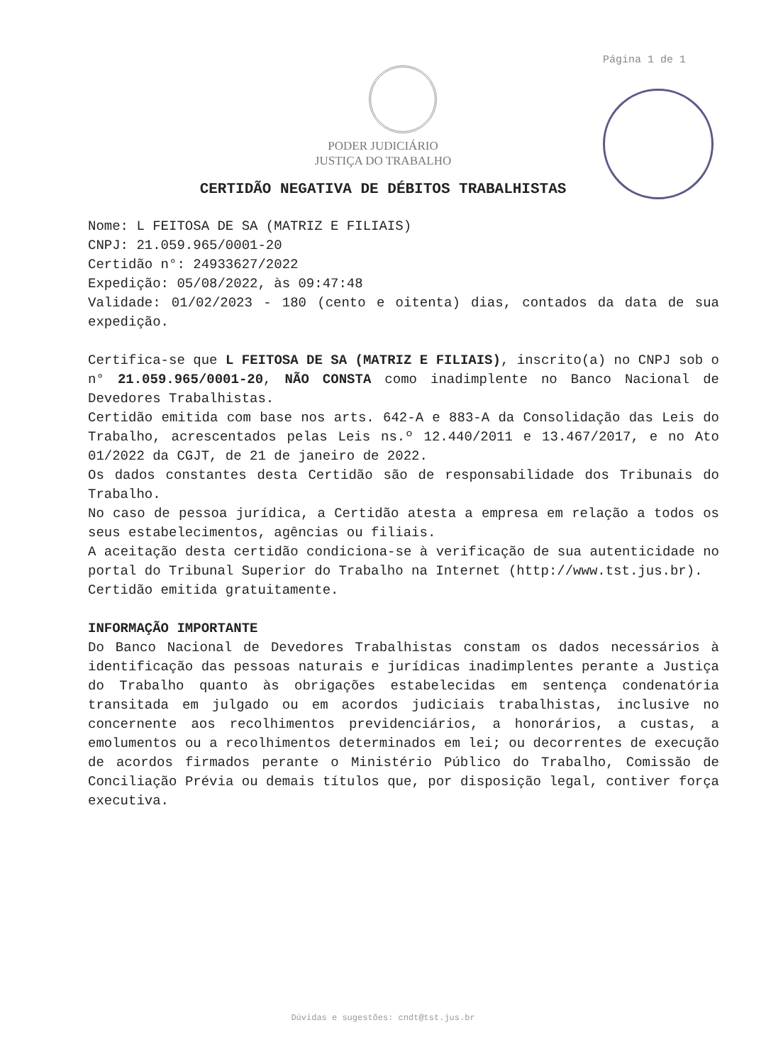Página 1 de 1
PODER JUDICIÁRIO
JUSTIÇA DO TRABALHO
CERTIDÃO NEGATIVA DE DÉBITOS TRABALHISTAS
Nome: L FEITOSA DE SA (MATRIZ E FILIAIS)
CNPJ: 21.059.965/0001-20
Certidão n°: 24933627/2022
Expedição: 05/08/2022, às 09:47:48
Validade: 01/02/2023 - 180 (cento e oitenta) dias, contados da data de sua expedição.
Certifica-se que L FEITOSA DE SA (MATRIZ E FILIAIS), inscrito(a) no CNPJ sob o n° 21.059.965/0001-20, NÃO CONSTA como inadimplente no Banco Nacional de Devedores Trabalhistas.
Certidão emitida com base nos arts. 642-A e 883-A da Consolidação das Leis do Trabalho, acrescentados pelas Leis ns.º 12.440/2011 e 13.467/2017, e no Ato 01/2022 da CGJT, de 21 de janeiro de 2022.
Os dados constantes desta Certidão são de responsabilidade dos Tribunais do Trabalho.
No caso de pessoa jurídica, a Certidão atesta a empresa em relação a todos os seus estabelecimentos, agências ou filiais.
A aceitação desta certidão condiciona-se à verificação de sua autenticidade no portal do Tribunal Superior do Trabalho na Internet (http://www.tst.jus.br).
Certidão emitida gratuitamente.
INFORMAÇÃO IMPORTANTE
Do Banco Nacional de Devedores Trabalhistas constam os dados necessários à identificação das pessoas naturais e jurídicas inadimplentes perante a Justiça do Trabalho quanto às obrigações estabelecidas em sentença condenatória transitada em julgado ou em acordos judiciais trabalhistas, inclusive no concernente aos recolhimentos previdenciários, a honorários, a custas, a emolumentos ou a recolhimentos determinados em lei; ou decorrentes de execução de acordos firmados perante o Ministério Público do Trabalho, Comissão de Conciliação Prévia ou demais títulos que, por disposição legal, contiver força executiva.
Dúvidas e sugestões: cndt@tst.jus.br